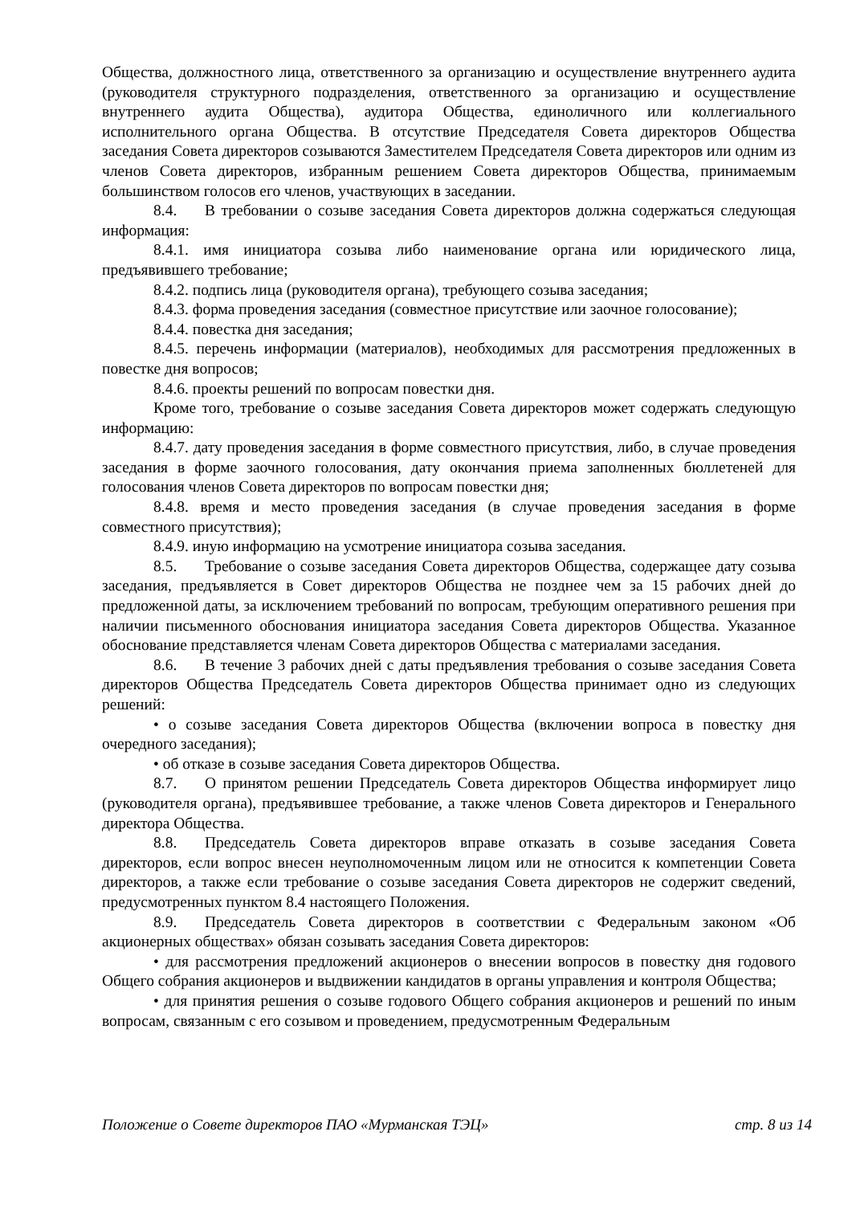Общества, должностного лица, ответственного за организацию и осуществление внутреннего аудита (руководителя структурного подразделения, ответственного за организацию и осуществление внутреннего аудита Общества), аудитора Общества, единоличного или коллегиального исполнительного органа Общества. В отсутствие Председателя Совета директоров Общества заседания Совета директоров созываются Заместителем Председателя Совета директоров или одним из членов Совета директоров, избранным решением Совета директоров Общества, принимаемым большинством голосов его членов, участвующих в заседании.
8.4. В требовании о созыве заседания Совета директоров должна содержаться следующая информация:
8.4.1. имя инициатора созыва либо наименование органа или юридического лица, предъявившего требование;
8.4.2. подпись лица (руководителя органа), требующего созыва заседания;
8.4.3. форма проведения заседания (совместное присутствие или заочное голосование);
8.4.4. повестка дня заседания;
8.4.5. перечень информации (материалов), необходимых для рассмотрения предложенных в повестке дня вопросов;
8.4.6. проекты решений по вопросам повестки дня.
Кроме того, требование о созыве заседания Совета директоров может содержать следующую информацию:
8.4.7. дату проведения заседания в форме совместного присутствия, либо, в случае проведения заседания в форме заочного голосования, дату окончания приема заполненных бюллетеней для голосования членов Совета директоров по вопросам повестки дня;
8.4.8. время и место проведения заседания (в случае проведения заседания в форме совместного присутствия);
8.4.9. иную информацию на усмотрение инициатора созыва заседания.
8.5. Требование о созыве заседания Совета директоров Общества, содержащее дату созыва заседания, предъявляется в Совет директоров Общества не позднее чем за 15 рабочих дней до предложенной даты, за исключением требований по вопросам, требующим оперативного решения при наличии письменного обоснования инициатора заседания Совета директоров Общества. Указанное обоснование представляется членам Совета директоров Общества с материалами заседания.
8.6. В течение 3 рабочих дней с даты предъявления требования о созыве заседания Совета директоров Общества Председатель Совета директоров Общества принимает одно из следующих решений:
• о созыве заседания Совета директоров Общества (включении вопроса в повестку дня очередного заседания);
• об отказе в созыве заседания Совета директоров Общества.
8.7. О принятом решении Председатель Совета директоров Общества информирует лицо (руководителя органа), предъявившее требование, а также членов Совета директоров и Генерального директора Общества.
8.8. Председатель Совета директоров вправе отказать в созыве заседания Совета директоров, если вопрос внесен неуполномоченным лицом или не относится к компетенции Совета директоров, а также если требование о созыве заседания Совета директоров не содержит сведений, предусмотренных пунктом 8.4 настоящего Положения.
8.9. Председатель Совета директоров в соответствии с Федеральным законом «Об акционерных обществах» обязан созывать заседания Совета директоров:
• для рассмотрения предложений акционеров о внесении вопросов в повестку дня годового Общего собрания акционеров и выдвижении кандидатов в органы управления и контроля Общества;
• для принятия решения о созыве годового Общего собрания акционеров и решений по иным вопросам, связанным с его созывом и проведением, предусмотренным Федеральным
Положение о Совете директоров ПАО «Мурманская ТЭЦ» стр. 8 из 14